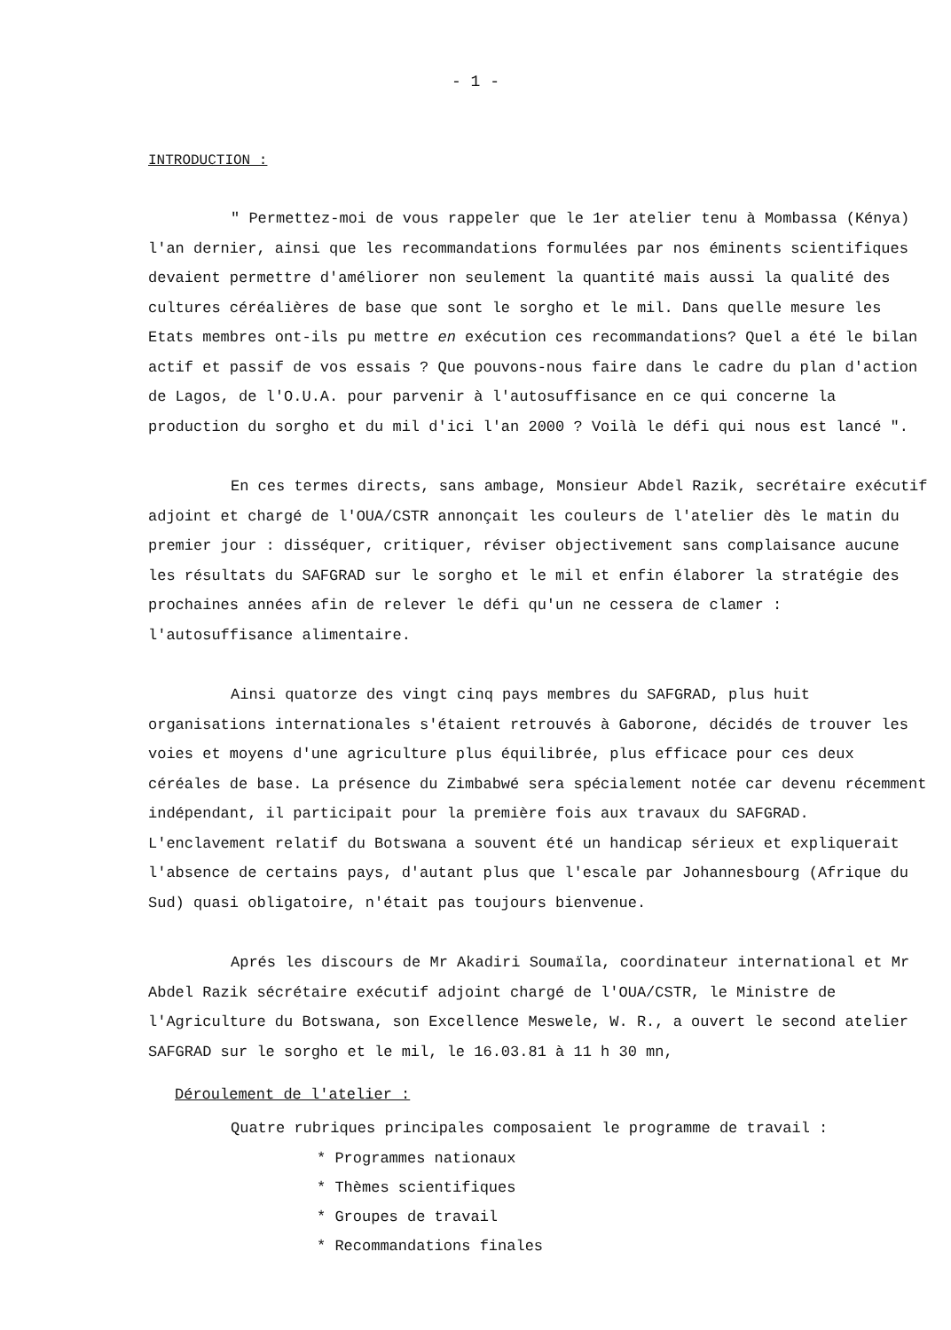- 1 -
INTRODUCTION :
" Permettez-moi de vous rappeler que le 1er atelier tenu à Mombassa (Kénya) l'an dernier, ainsi que les recommandations formulées par nos éminents scientifiques devaient permettre d'améliorer non seulement la quantité mais aussi la qualité des cultures céréalières de base que sont le sorgho et le mil. Dans quelle mesure les Etats membres ont-ils pu mettre en exécution ces recommandations? Quel a été le bilan actif et passif de vos essais ? Que pouvons-nous faire dans le cadre du plan d'action de Lagos, de l'O.U.A. pour parvenir à l'autosuffisance en ce qui concerne la production du sorgho et du mil d'ici l'an 2000 ? Voilà le défi qui nous est lancé ".
En ces termes directs, sans ambage, Monsieur Abdel Razik, secrétaire exécutif adjoint et chargé de l'OUA/CSTR annonçait les couleurs de l'atelier dès le matin du premier jour : disséquer, critiquer, réviser objectivement sans complaisance aucune les résultats du SAFGRAD sur le sorgho et le mil et enfin élaborer la stratégie des prochaines années afin de relever le défi qu'un ne cessera de clamer : l'autosuffisance alimentaire.
Ainsi quatorze des vingt cinq pays membres du SAFGRAD, plus huit organisations internationales s'étaient retrouvés à Gaborone, décidés de trouver les voies et moyens d'une agriculture plus équilibrée, plus efficace pour ces deux céréales de base. La présence du Zimbabwé sera spécialement notée car devenu récemment indépendant, il participait pour la première fois aux travaux du SAFGRAD. L'enclavement relatif du Botswana a souvent été un handicap sérieux et expliquerait l'absence de certains pays, d'autant plus que l'escale par Johannesbourg (Afrique du Sud) quasi obligatoire, n'était pas toujours bienvenue.
Aprés les discours de Mr Akadiri Soumaïla, coordinateur international et Mr Abdel Razik sécrétaire exécutif adjoint chargé de l'OUA/CSTR, le Ministre de l'Agriculture du Botswana, son Excellence Meswele, W. R., a ouvert le second atelier SAFGRAD sur le sorgho et le mil, le 16.03.81 à 11 h 30 mn,
Déroulement de l'atelier :
Quatre rubriques principales composaient le programme de travail :
* Programmes nationaux
* Thèmes scientifiques
* Groupes de travail
* Recommandations finales